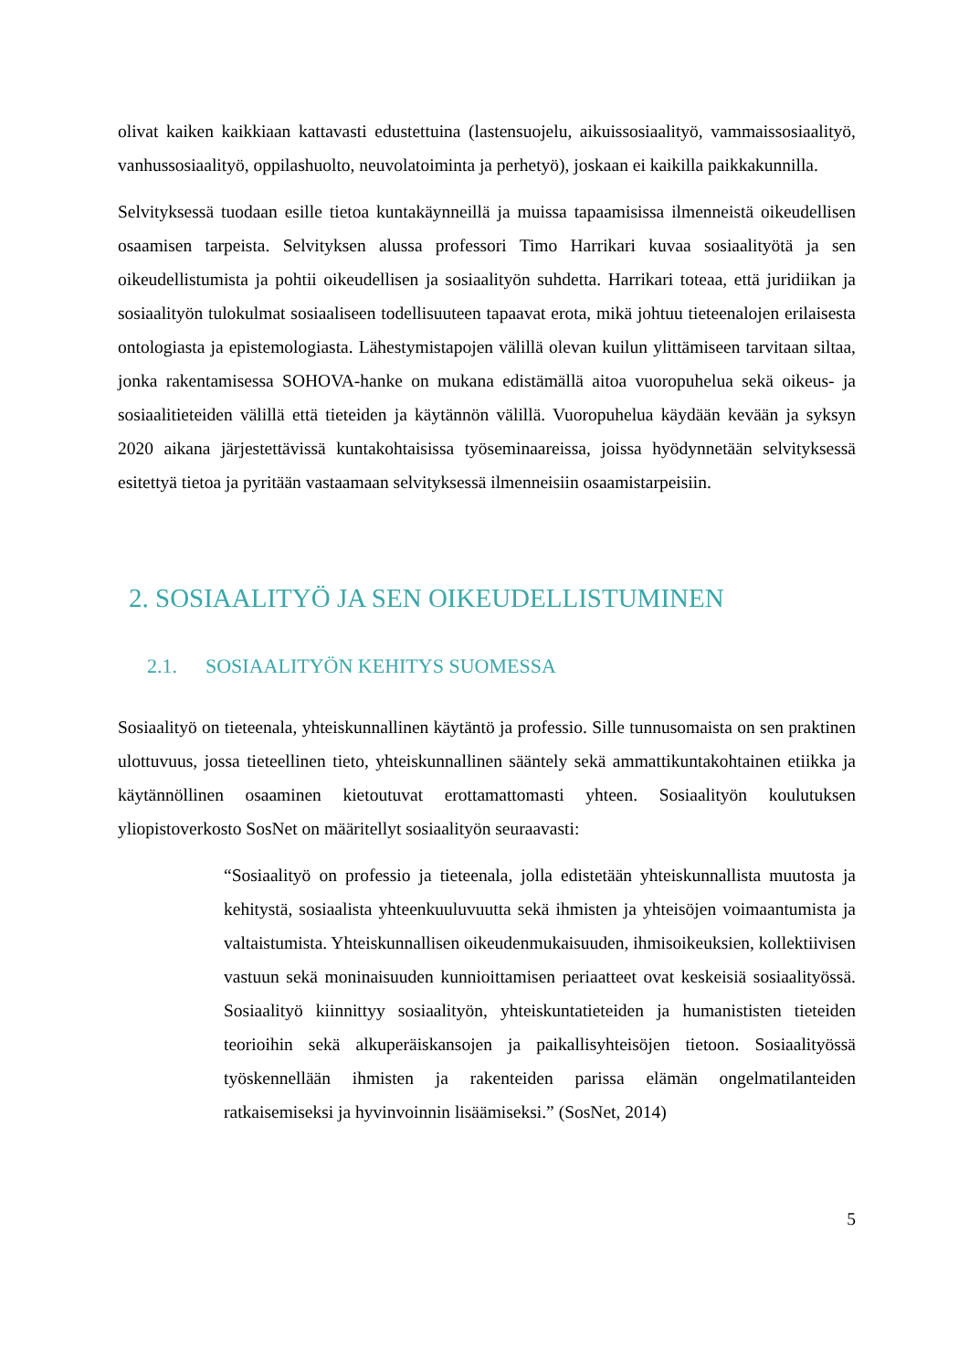olivat kaiken kaikkiaan kattavasti edustettuina (lastensuojelu, aikuissosiaalityö, vammaissosiaalityö, vanhussosiaalityö, oppilashuolto, neuvolatoiminta ja perhetyö), joskaan ei kaikilla paikkakunnilla.
Selvityksessä tuodaan esille tietoa kuntakäynneillä ja muissa tapaamisissa ilmenneistä oikeudellisen osaamisen tarpeista. Selvityksen alussa professori Timo Harrikari kuvaa sosiaalityötä ja sen oikeudellistumista ja pohtii oikeudellisen ja sosiaalityön suhdetta. Harrikari toteaa, että juridiikan ja sosiaalityön tulokulmat sosiaaliseen todellisuuteen tapaavat erota, mikä johtuu tieteenalojen erilaisesta ontologiasta ja epistemologiasta. Lähestymistapojen välillä olevan kuilun ylittämiseen tarvitaan siltaa, jonka rakentamisessa SOHOVA-hanke on mukana edistämällä aitoa vuoropuhelua sekä oikeus- ja sosiaalitieteiden välillä että tieteiden ja käytännön välillä. Vuoropuhelua käydään kevään ja syksyn 2020 aikana järjestettävissä kuntakohtaisissa työseminaareissa, joissa hyödynnetään selvityksessä esitettyä tietoa ja pyritään vastaamaan selvityksessä ilmenneisiin osaamistarpeisiin.
2. SOSIAALITYÖ JA SEN OIKEUDELLISTUMINEN
2.1. SOSIAALITYÖN KEHITYS SUOMESSA
Sosiaalityö on tieteenala, yhteiskunnallinen käytäntö ja professio. Sille tunnusomaista on sen praktinen ulottuvuus, jossa tieteellinen tieto, yhteiskunnallinen sääntely sekä ammattikunta­kohtainen etiikka ja käytännöllinen osaaminen kietoutuvat erottamattomasti yhteen. Sosiaali­työn koulutuksen yliopistoverkosto SosNet on määritellyt sosiaalityön seuraavasti:
“Sosiaalityö on professio ja tieteenala, jolla edistetään yhteiskunnallista muutosta ja kehitystä, sosiaalista yhteenkuuluvuutta sekä ihmisten ja yhteisöjen voimaan­tumista ja valtaistumista. Yhteiskunnallisen oikeudenmukaisuuden, ihmisoikeuk­sien, kollektiivisen vastuun sekä moninaisuuden kunnioittamisen periaatteet ovat keskeisiä sosiaalityössä. Sosiaalityö kiinnittyy sosiaalityön, yhteiskuntatieteiden ja humanististen tieteiden teorioihin sekä alkuperäiskansojen ja paikallisyhteisö­jen tietoon. Sosiaalityössä työskennellään ihmisten ja rakenteiden parissa elämän ongelmatilanteiden ratkaisemiseksi ja hyvinvoinnin lisäämiseksi.” (SosNet, 2014)
5